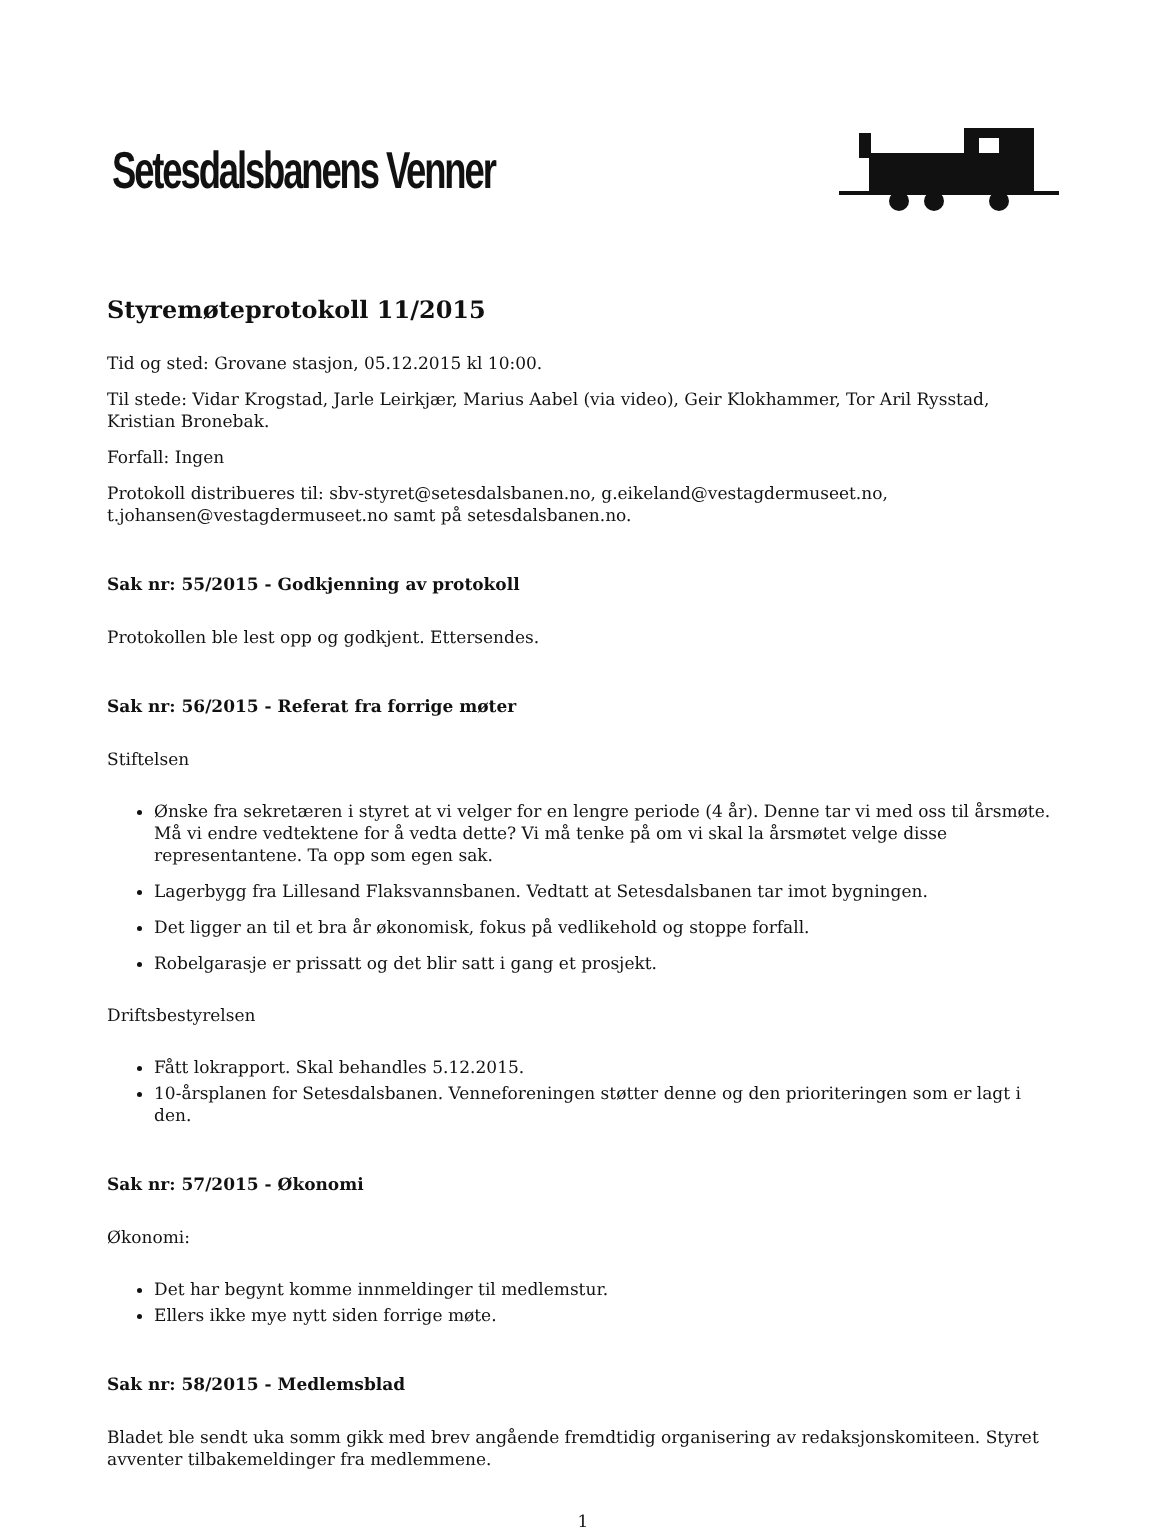Setesdalsbanens Venner
Styremøteprotokoll 11/2015
Tid og sted: Grovane stasjon, 05.12.2015 kl 10:00.
Til stede: Vidar Krogstad, Jarle Leirkjær, Marius Aabel (via video), Geir Klokhammer, Tor Aril Rysstad, Kristian Bronebak.
Forfall: Ingen
Protokoll distribueres til: sbv-styret@setesdalsbanen.no, g.eikeland@vestagdermuseet.no, t.johansen@vestagdermuseet.no samt på setesdalsbanen.no.
Sak nr: 55/2015 - Godkjenning av protokoll
Protokollen ble lest opp og godkjent. Ettersendes.
Sak nr: 56/2015 - Referat fra forrige møter
Stiftelsen
Ønske fra sekretæren i styret at vi velger for en lengre periode (4 år). Denne tar vi med oss til årsmøte. Må vi endre vedtektene for å vedta dette? Vi må tenke på om vi skal la årsmøtet velge disse representantene. Ta opp som egen sak.
Lagerbygg fra Lillesand Flaksvannsbanen. Vedtatt at Setesdalsbanen tar imot bygningen.
Det ligger an til et bra år økonomisk, fokus på vedlikehold og stoppe forfall.
Robelgarasje er prissatt og det blir satt i gang et prosjekt.
Driftsbestyrelsen
Fått lokrapport. Skal behandles 5.12.2015.
10-årsplanen for Setesdalsbanen. Venneforeningen støtter denne og den prioriteringen som er lagt i den.
Sak nr: 57/2015 - Økonomi
Økonomi:
Det har begynt komme innmeldinger til medlemstur.
Ellers ikke mye nytt siden forrige møte.
Sak nr: 58/2015 - Medlemsblad
Bladet ble sendt uka somm gikk med brev angående fremdtidig organisering av redaksjonskomiteen. Styret avventer tilbakemeldinger fra medlemmene.
1